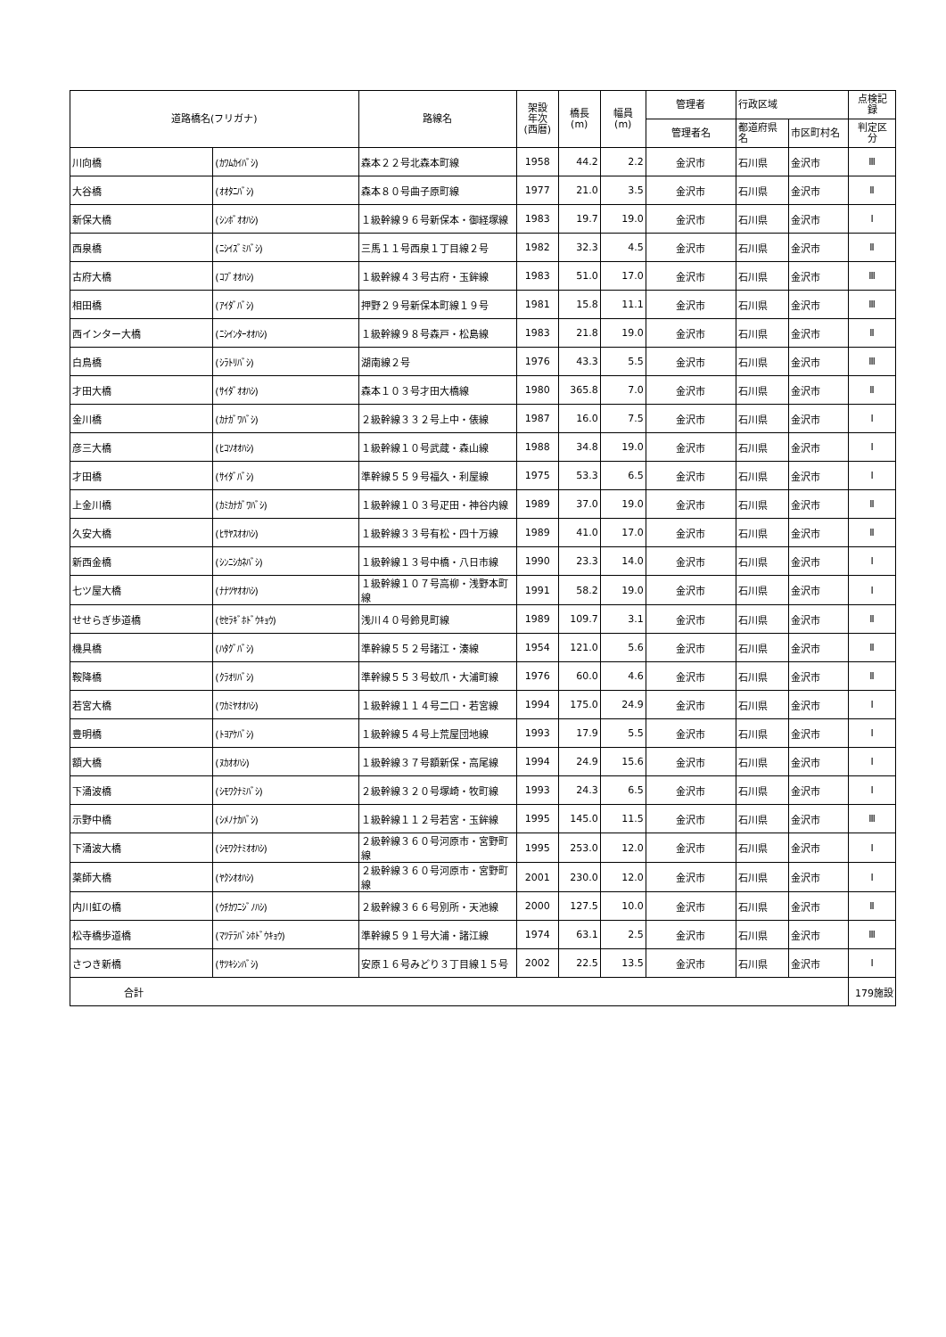| 道路橋名(フリガナ) | | 路線名 | 架設 年次 (西暦) | 橋長 (m) | 幅員 (m) | 管理者 | 行政区域 | | 点検記 録 |
| --- | --- | --- | --- | --- | --- | --- | --- | --- | --- |
| | | | | | | 管理者名 | 都道府県 名 | 市区町村名 | 判定区 分 |
| 川向橋 | (ｶﾜﾑｶｲﾊﾞｼ) | 森本２２号北森本町線 | 1958 | 44.2 | 2.2 | 金沢市 | 石川県 | 金沢市 | Ⅲ |
| 大谷橋 | (ｵｵﾀﾆﾊﾞｼ) | 森本８０号曲子原町線 | 1977 | 21.0 | 3.5 | 金沢市 | 石川県 | 金沢市 | Ⅱ |
| 新保大橋 | (ｼﾝﾎﾞｵｵﾊｼ) | １級幹線９６号新保本・御経塚線 | 1983 | 19.7 | 19.0 | 金沢市 | 石川県 | 金沢市 | Ⅰ |
| 西泉橋 | (ﾆｼｲｽﾞﾐﾊﾞｼ) | 三馬１１号西泉１丁目線２号 | 1982 | 32.3 | 4.5 | 金沢市 | 石川県 | 金沢市 | Ⅱ |
| 古府大橋 | (ｺﾌﾞｵｵﾊｼ) | １級幹線４３号古府・玉鉾線 | 1983 | 51.0 | 17.0 | 金沢市 | 石川県 | 金沢市 | Ⅲ |
| 相田橋 | (ｱｲﾀﾞﾊﾞｼ) | 押野２９号新保本町線１９号 | 1981 | 15.8 | 11.1 | 金沢市 | 石川県 | 金沢市 | Ⅲ |
| 西インター大橋 | (ﾆｼｲﾝﾀｰｵｵﾊｼ) | １級幹線９８号森戸・松島線 | 1983 | 21.8 | 19.0 | 金沢市 | 石川県 | 金沢市 | Ⅱ |
| 白鳥橋 | (ｼﾗﾄﾘﾊﾞｼ) | 湖南線２号 | 1976 | 43.3 | 5.5 | 金沢市 | 石川県 | 金沢市 | Ⅲ |
| 才田大橋 | (ｻｲﾀﾞｵｵﾊｼ) | 森本１０３号才田大橋線 | 1980 | 365.8 | 7.0 | 金沢市 | 石川県 | 金沢市 | Ⅱ |
| 金川橋 | (ｶﾅｶﾞﾜﾊﾞｼ) | ２級幹線３３２号上中・俵線 | 1987 | 16.0 | 7.5 | 金沢市 | 石川県 | 金沢市 | Ⅰ |
| 彦三大橋 | (ﾋｺｿｵｵﾊｼ) | １級幹線１０号武蔵・森山線 | 1988 | 34.8 | 19.0 | 金沢市 | 石川県 | 金沢市 | Ⅰ |
| 才田橋 | (ｻｲﾀﾞﾊﾞｼ) | 準幹線５５９号福久・利屋線 | 1975 | 53.3 | 6.5 | 金沢市 | 石川県 | 金沢市 | Ⅰ |
| 上金川橋 | (ｶﾐｶﾅｶﾞﾜﾊﾞｼ) | １級幹線１０３号疋田・神谷内線 | 1989 | 37.0 | 19.0 | 金沢市 | 石川県 | 金沢市 | Ⅱ |
| 久安大橋 | (ﾋｻﾔｽｵｵﾊｼ) | １級幹線３３号有松・四十万線 | 1989 | 41.0 | 17.0 | 金沢市 | 石川県 | 金沢市 | Ⅱ |
| 新西金橋 | (ｼﾝﾆｼｶﾈﾊﾞｼ) | １級幹線１３号中橋・八日市線 | 1990 | 23.3 | 14.0 | 金沢市 | 石川県 | 金沢市 | Ⅰ |
| 七ツ屋大橋 | (ﾅﾅﾂﾔｵｵﾊｼ) | １級幹線１０７号高柳・浅野本町線 | 1991 | 58.2 | 19.0 | 金沢市 | 石川県 | 金沢市 | Ⅰ |
| せせらぎ歩道橋 | (ｾｾﾗｷﾞﾎﾄﾞｳｷｮｳ) | 浅川４０号鈴見町線 | 1989 | 109.7 | 3.1 | 金沢市 | 石川県 | 金沢市 | Ⅱ |
| 機具橋 | (ﾊﾀｸﾞﾊﾞｼ) | 準幹線５５２号諸江・湊線 | 1954 | 121.0 | 5.6 | 金沢市 | 石川県 | 金沢市 | Ⅱ |
| 鞍降橋 | (ｸﾗｵﾘﾊﾞｼ) | 準幹線５５３号蚊爪・大浦町線 | 1976 | 60.0 | 4.6 | 金沢市 | 石川県 | 金沢市 | Ⅱ |
| 若宮大橋 | (ﾜｶﾐﾔｵｵﾊｼ) | １級幹線１１４号二口・若宮線 | 1994 | 175.0 | 24.9 | 金沢市 | 石川県 | 金沢市 | Ⅰ |
| 豊明橋 | (ﾄﾖｱｹﾊﾞｼ) | １級幹線５４号上荒屋団地線 | 1993 | 17.9 | 5.5 | 金沢市 | 石川県 | 金沢市 | Ⅰ |
| 額大橋 | (ﾇｶｵｵﾊｼ) | １級幹線３７号額新保・高尾線 | 1994 | 24.9 | 15.6 | 金沢市 | 石川県 | 金沢市 | Ⅰ |
| 下涌波橋 | (ｼﾓﾜｸﾅﾐﾊﾞｼ) | ２級幹線３２０号塚崎・牧町線 | 1993 | 24.3 | 6.5 | 金沢市 | 石川県 | 金沢市 | Ⅰ |
| 示野中橋 | (ｼﾒﾉﾅｶﾊﾞｼ) | １級幹線１１２号若宮・玉鉾線 | 1995 | 145.0 | 11.5 | 金沢市 | 石川県 | 金沢市 | Ⅲ |
| 下涌波大橋 | (ｼﾓﾜｸﾅﾐｵｵﾊｼ) | ２級幹線３６０号河原市・宮野町線 | 1995 | 253.0 | 12.0 | 金沢市 | 石川県 | 金沢市 | Ⅰ |
| 薬師大橋 | (ﾔｸｼｵｵﾊｼ) | ２級幹線３６０号河原市・宮野町線 | 2001 | 230.0 | 12.0 | 金沢市 | 石川県 | 金沢市 | Ⅰ |
| 内川虹の橋 | (ｳﾁｶﾜﾆｼﾞﾉﾊｼ) | ２級幹線３６６号別所・天池線 | 2000 | 127.5 | 10.0 | 金沢市 | 石川県 | 金沢市 | Ⅱ |
| 松寺橋歩道橋 | (ﾏﾂﾃﾗﾊﾞｼﾎﾄﾞｳｷｮｳ) | 準幹線５９１号大浦・諸江線 | 1974 | 63.1 | 2.5 | 金沢市 | 石川県 | 金沢市 | Ⅲ |
| さつき新橋 | (ｻﾂｷｼﾝﾊﾞｼ) | 安原１６号みどり３丁目線１５号 | 2002 | 22.5 | 13.5 | 金沢市 | 石川県 | 金沢市 | Ⅰ |
| 合計 | | | | | | | | | 179施設 |